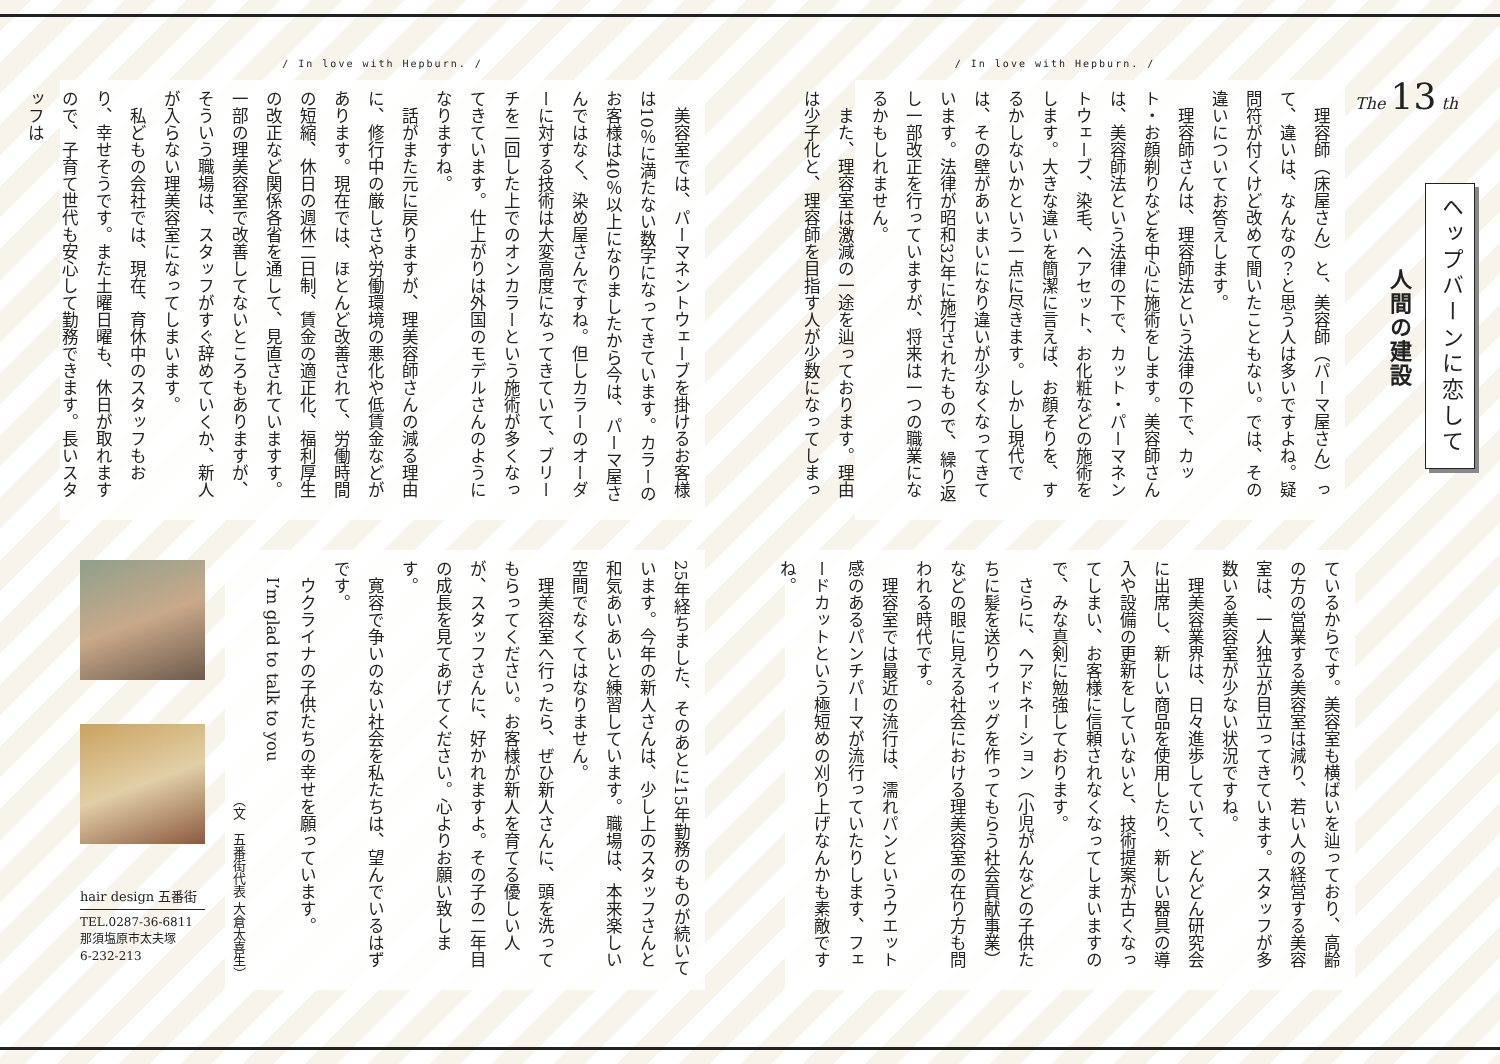The 13 th
ヘップバーンに恋して
人間の建設
/ In love with Hepburn. /
理容師（床屋さん）と、美容師（パーマ屋さん）って、違いは、なんなの？と思う人は多いですよね。疑問符が付くけど改めて聞いたこともない。では、その違いについてお答えします。
理容師さんは、理容師法という法律の下で、カット・お顔剃りなどを中心に施術をします。美容師さんは、美容師法という法律の下で、カット・パーマネントウェーブ、染毛、ヘアセット、お化粧などの施術をします。大きな違いを簡潔に言えば、お顔そりを、するかしないかという一点に尽きます。しかし現代では、その壁があいまいになり違いが少なくなってきています。法律が昭和32年に施行されたもので、繰り返し一部改正を行っていますが、将来は一つの職業になるかもしれません。
また、理容室は激減の一途を辿っております。理由は少子化と、理容師を目指す人が少数になってしまっ
ているからです。美容室も横ばいを辿っており、高齢の方の営業する美容室は減り、若い人の経営する美容室は、一人独立が目立ってきています。スタッフが多数いる美容室が少ない状況ですね。
理美容業界は、日々進歩していて、どんどん研究会に出席し、新しい商品を使用したり、新しい器具の導入や設備の更新をしていないと、技術提案が古くなってしまい、お客様に信頼されなくなってしまいますので、みな真剣に勉強しております。
さらに、ヘアドネーション（小児がんなどの子供たちに髪を送りウィッグを作ってもらう社会貢献事業）などの眼に見える社会における理美容室の在り方も問われる時代です。
理容室では最近の流行は、濡れパンというウエット感のあるパンチパーマが流行っていたりします、フェードカットという極短めの刈り上げなんかも素敵ですね。
/ In love with Hepburn. /
美容室では、パーマネントウェーブを掛けるお客様は10％に満たない数字になってきています。カラーのお客様は40％以上になりましたから今は、パーマ屋さんではなく、染め屋さんですね。但しカラーのオーダーに対する技術は大変高度になってきていて、ブリーチを二回した上でのオンカラーという施術が多くなってきています。仕上がりは外国のモデルさんのようになりますね。
話がまた元に戻りますが、理美容師さんの減る理由に、修行中の厳しさや労働環境の悪化や低賃金などがあります。現在では、ほとんど改善されて、労働時間の短縮、休日の週休二日制、賃金の適正化、福利厚生の改正など関係各省を通して、見直されていますす。一部の理美容室で改善してないところもありますが、そういう職場は、スタッフがすぐ辞めていくか、新人が入らない理美容室になってしまいます。
私どもの会社では、現在、育休中のスタッフもおり、幸せそうです。また土曜日曜も、休日が取れますので、子育て世代も安心して勤務できます。長いスタッフは
25年経ちました、そのあとに15年勤務のものが続いています。今年の新人さんは、少し上のスタッフさんと和気あいあいと練習しています。職場は、本来楽しい空間でなくてはなりません。
理美容室へ行ったら、ぜひ新人さんに、頭を洗ってもらってください。お客様が新人を育てる優しい人が、スタッフさんに、好かれますよ。その子の二年目の成長を見てあげてください。心よりお願い致します。
寛容で争いのない社会を私たちは、望んでいるはずです。
ウクライナの子供たちの幸せを願っています。
I’m glad to talk to you
（文　五番街代表 大倉太喜生）
hair design 五番街
TEL.0287-36-6811
那須塩原市太夫塚
6-232-213